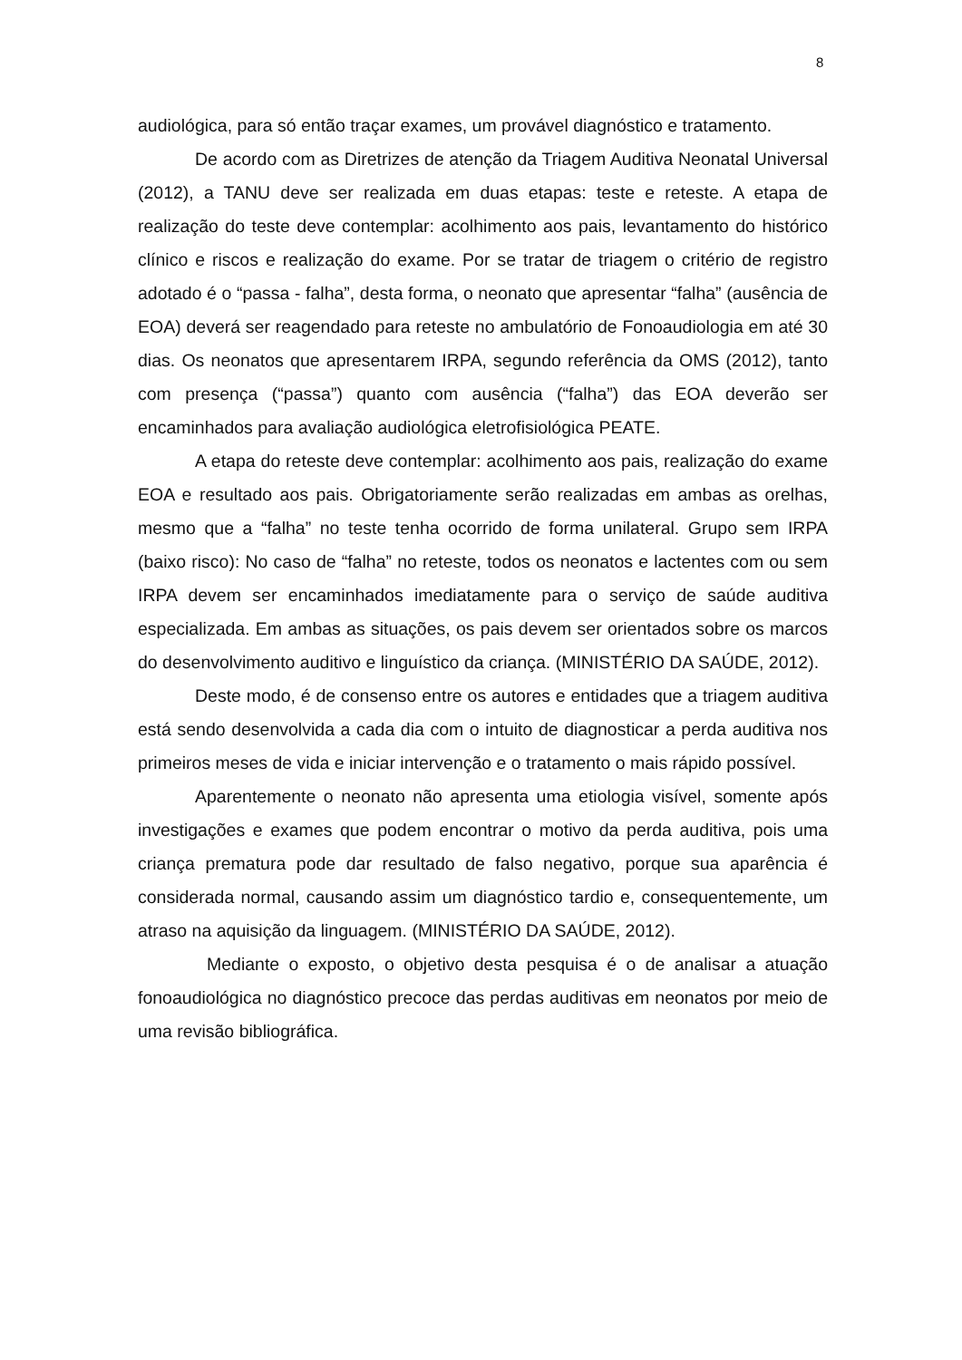8
audiológica, para só então traçar exames, um provável diagnóstico e tratamento.
De acordo com as Diretrizes de atenção da Triagem Auditiva Neonatal Universal (2012), a TANU deve ser realizada em duas etapas: teste e reteste. A etapa de realização do teste deve contemplar: acolhimento aos pais, levantamento do histórico clínico e riscos e realização do exame. Por se tratar de triagem o critério de registro adotado é o “passa - falha”, desta forma, o neonato que apresentar “falha” (ausência de EOA) deverá ser reagendado para reteste no ambulatório de Fonoaudiologia em até 30 dias. Os neonatos que apresentarem IRPA, segundo referência da OMS (2012), tanto com presença (“passa”) quanto com ausência (“falha”) das EOA deverão ser encaminhados para avaliação audiológica eletrofisiológica PEATE.
A etapa do reteste deve contemplar: acolhimento aos pais, realização do exame EOA e resultado aos pais. Obrigatoriamente serão realizadas em ambas as orelhas, mesmo que a “falha” no teste tenha ocorrido de forma unilateral. Grupo sem IRPA (baixo risco): No caso de “falha” no reteste, todos os neonatos e lactentes com ou sem IRPA devem ser encaminhados imediatamente para o serviço de saúde auditiva especializada. Em ambas as situações, os pais devem ser orientados sobre os marcos do desenvolvimento auditivo e linguístico da criança. (MINISTÉRIO DA SAÚDE, 2012).
Deste modo, é de consenso entre os autores e entidades que a triagem auditiva está sendo desenvolvida a cada dia com o intuito de diagnosticar a perda auditiva nos primeiros meses de vida e iniciar intervenção e o tratamento o mais rápido possível.
Aparentemente o neonato não apresenta uma etiologia visível, somente após investigações e exames que podem encontrar o motivo da perda auditiva, pois uma criança prematura pode dar resultado de falso negativo, porque sua aparência é considerada normal, causando assim um diagnóstico tardio e, consequentemente, um atraso na aquisição da linguagem. (MINISTÉRIO DA SAÚDE, 2012).
Mediante o exposto, o objetivo desta pesquisa é o de analisar a atuação fonoaudiológica no diagnóstico precoce das perdas auditivas em neonatos por meio de uma revisão bibliográfica.